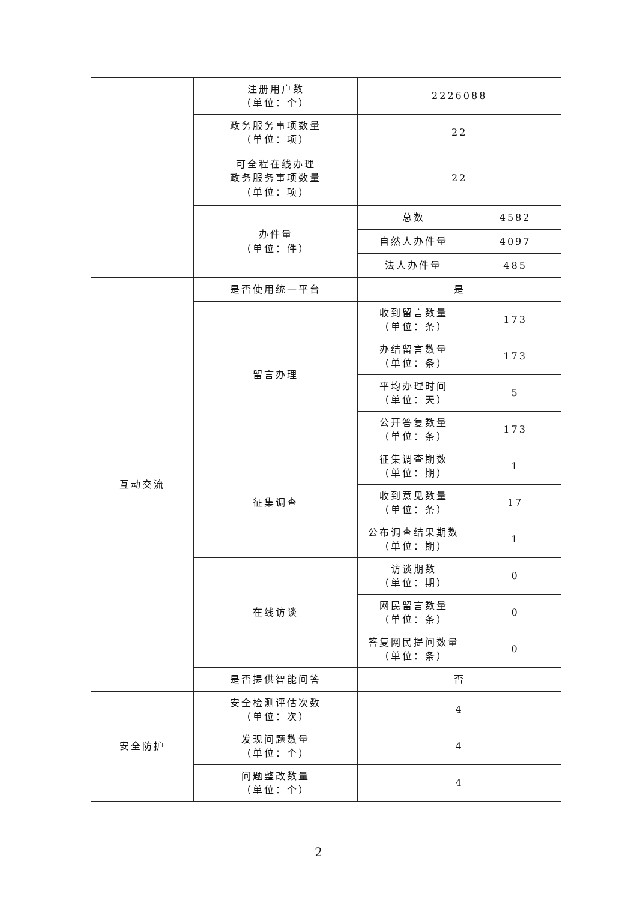| | 注册用户数 （单位：个） | 2226088 | |
| | 政务服务事项数量 （单位：项） | 22 | |
| | 可全程在线办理 政务服务事项数量 （单位：项） | 22 | |
| | 办件量 （单位：件） | 总数 | 4582 |
| | | 自然人办件量 | 4097 |
| | | 法人办件量 | 485 |
| 互动交流 | 是否使用统一平台 | 是 | |
| | 留言办理 | 收到留言数量 （单位：条） | 173 |
| | | 办结留言数量 （单位：条） | 173 |
| | | 平均办理时间 （单位：天） | 5 |
| | | 公开答复数量 （单位：条） | 173 |
| | 征集调查 | 征集调查期数 （单位：期） | 1 |
| | | 收到意见数量 （单位：条） | 17 |
| | | 公布调查结果期数 （单位：期） | 1 |
| | 在线访谈 | 访谈期数 （单位：期） | 0 |
| | | 网民留言数量 （单位：条） | 0 |
| | | 答复网民提问数量 （单位：条） | 0 |
| | 是否提供智能问答 | 否 | |
| 安全防护 | 安全检测评估次数 （单位：次） | 4 | |
| | 发现问题数量 （单位：个） | 4 | |
| | 问题整改数量 （单位：个） | 4 | |
2